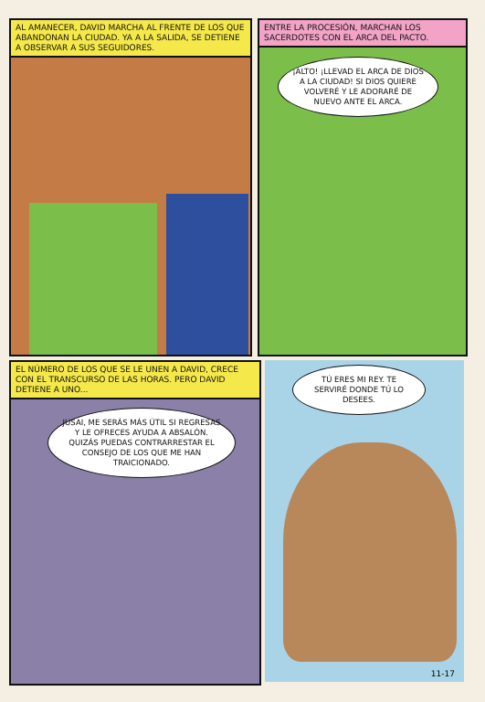AL AMANECER, DAVID MARCHA AL FRENTE DE LOS QUE ABANDONAN LA CIUDAD. YA A LA SALIDA, SE DETIENE A OBSERVAR A SUS SEGUIDORES.
ENTRE LA PROCESIÓN, MARCHAN LOS SACERDOTES CON EL ARCA DEL PACTO.
¡ALTO! ¡LLEVAD EL ARCA DE DIOS A LA CIUDAD! SI DIOS QUIERE VOLVERÉ Y LE ADORARÉ DE NUEVO ANTE EL ARCA.
EL NÚMERO DE LOS QUE SE LE UNEN A DAVID, CRECE CON EL TRANSCURSO DE LAS HORAS. PERO DAVID DETIENE A UNO...
JUSAI, ME SERÁS MÁS ÚTIL SI REGRESAS Y LE OFRECES AYUDA A ABSALÓN. QUIZÁS PUEDAS CONTRARRESTAR EL CONSEJO DE LOS QUE ME HAN TRAICIONADO.
TÚ ERES MI REY. TE SERVIRÉ DONDE TÚ LO DESEES.
11-17